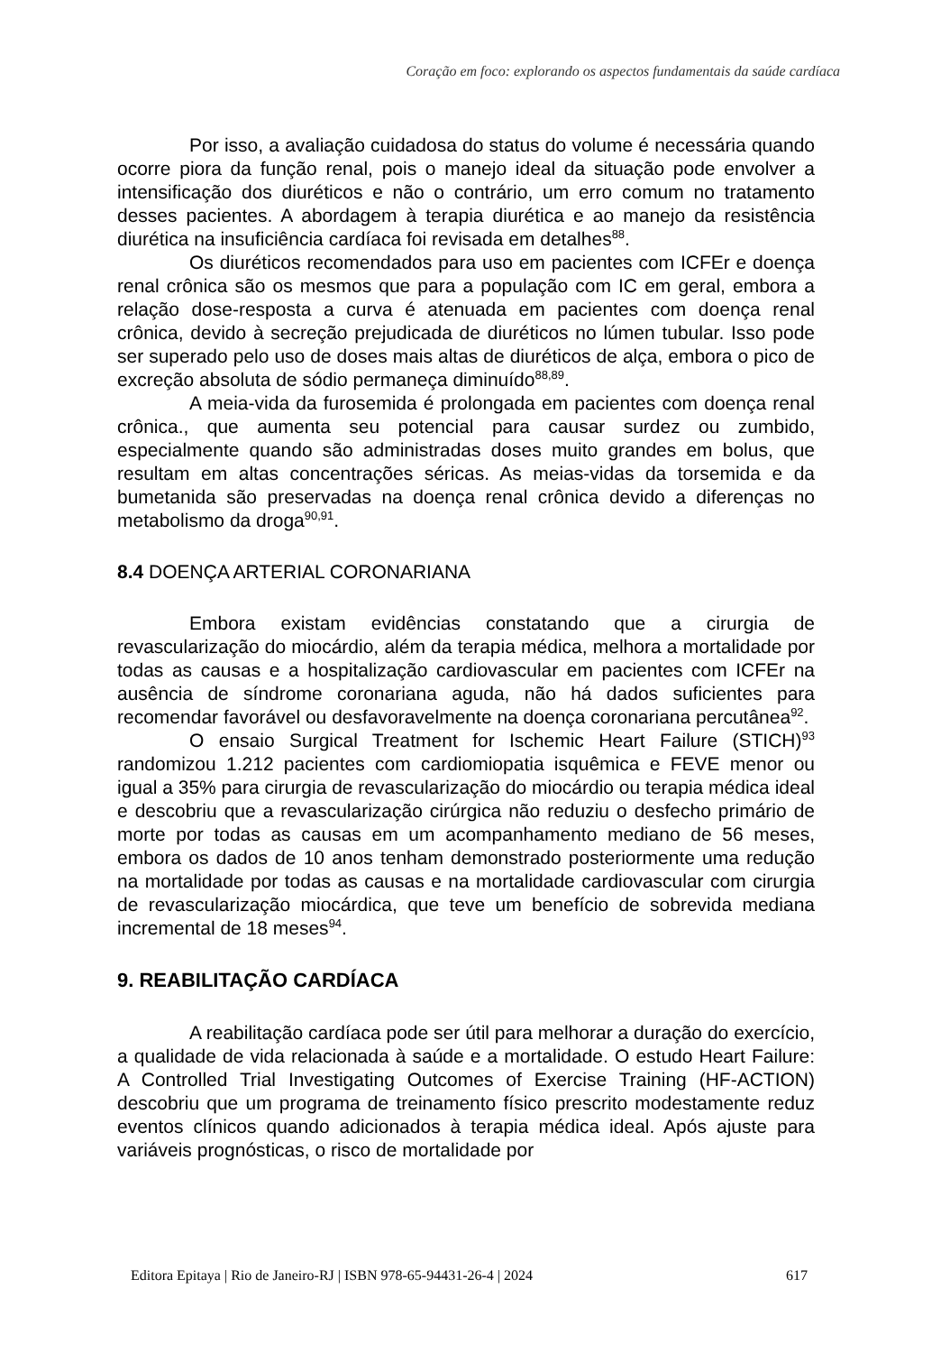Coração em foco: explorando os aspectos fundamentais da saúde cardíaca
Por isso, a avaliação cuidadosa do status do volume é necessária quando ocorre piora da função renal, pois o manejo ideal da situação pode envolver a intensificação dos diuréticos e não o contrário, um erro comum no tratamento desses pacientes. A abordagem à terapia diurética e ao manejo da resistência diurética na insuficiência cardíaca foi revisada em detalhes<sup>88</sup>.
Os diuréticos recomendados para uso em pacientes com ICFEr e doença renal crônica são os mesmos que para a população com IC em geral, embora a relação dose-resposta a curva é atenuada em pacientes com doença renal crônica, devido à secreção prejudicada de diuréticos no lúmen tubular. Isso pode ser superado pelo uso de doses mais altas de diuréticos de alça, embora o pico de excreção absoluta de sódio permaneça diminuído<sup>88,89</sup>.
A meia-vida da furosemida é prolongada em pacientes com doença renal crônica., que aumenta seu potencial para causar surdez ou zumbido, especialmente quando são administradas doses muito grandes em bolus, que resultam em altas concentrações séricas. As meias-vidas da torsemida e da bumetanida são preservadas na doença renal crônica devido a diferenças no metabolismo da droga<sup>90,91</sup>.
8.4 DOENÇA ARTERIAL CORONARIANA
Embora existam evidências constatando que a cirurgia de revascularização do miocárdio, além da terapia médica, melhora a mortalidade por todas as causas e a hospitalização cardiovascular em pacientes com ICFEr na ausência de síndrome coronariana aguda, não há dados suficientes para recomendar favorável ou desfavoravelmente na doença coronariana percutânea<sup>92</sup>.
O ensaio Surgical Treatment for Ischemic Heart Failure (STICH)<sup>93</sup> randomizou 1.212 pacientes com cardiomiopatia isquêmica e FEVE menor ou igual a 35% para cirurgia de revascularização do miocárdio ou terapia médica ideal e descobriu que a revascularização cirúrgica não reduziu o desfecho primário de morte por todas as causas em um acompanhamento mediano de 56 meses, embora os dados de 10 anos tenham demonstrado posteriormente uma redução na mortalidade por todas as causas e na mortalidade cardiovascular com cirurgia de revascularização miocárdica, que teve um benefício de sobrevida mediana incremental de 18 meses<sup>94</sup>.
9. REABILITAÇÃO CARDÍACA
A reabilitação cardíaca pode ser útil para melhorar a duração do exercício, a qualidade de vida relacionada à saúde e a mortalidade. O estudo Heart Failure: A Controlled Trial Investigating Outcomes of Exercise Training (HF-ACTION) descobriu que um programa de treinamento físico prescrito modestamente reduz eventos clínicos quando adicionados à terapia médica ideal. Após ajuste para variáveis prognósticas, o risco de mortalidade por
Editora Epitaya | Rio de Janeiro-RJ | ISBN 978-65-94431-26-4 | 2024 617